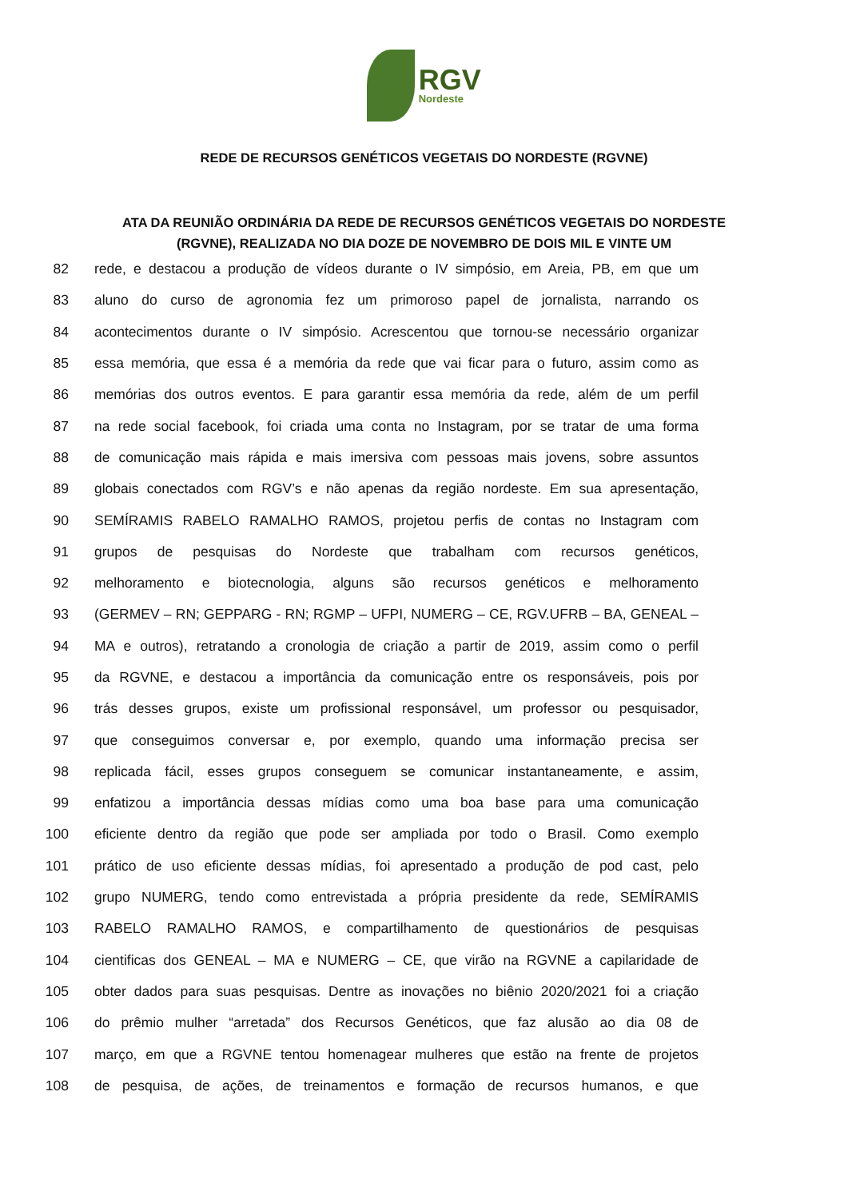RGV Nordeste
REDE DE RECURSOS GENÉTICOS VEGETAIS DO NORDESTE (RGVNE)
ATA DA REUNIÃO ORDINÁRIA DA REDE DE RECURSOS GENÉTICOS VEGETAIS DO NORDESTE (RGVNE), REALIZADA NO DIA DOZE DE NOVEMBRO DE DOIS MIL E VINTE UM
82 rede, e destacou a produção de vídeos durante o IV simpósio, em Areia, PB, em que um
83 aluno do curso de agronomia fez um primoroso papel de jornalista, narrando os
84 acontecimentos durante o IV simpósio. Acrescentou que tornou-se necessário organizar
85 essa memória, que essa é a memória da rede que vai ficar para o futuro, assim como as
86 memórias dos outros eventos. E para garantir essa memória da rede, além de um perfil
87 na rede social facebook, foi criada uma conta no Instagram, por se tratar de uma forma
88 de comunicação mais rápida e mais imersiva com pessoas mais jovens, sobre assuntos
89 globais conectados com RGV’s e não apenas da região nordeste. Em sua apresentação,
90 SEMÍRAMIS RABELO RAMALHO RAMOS, projetou perfis de contas no Instagram com
91 grupos de pesquisas do Nordeste que trabalham com recursos genéticos,
92 melhoramento e biotecnologia, alguns são recursos genéticos e melhoramento
93 (GERMEV – RN; GEPPARG - RN; RGMP – UFPI, NUMERG – CE, RGV.UFRB – BA, GENEAL –
94 MA e outros), retratando a cronologia de criação a partir de 2019, assim como o perfil
95 da RGVNE, e destacou a importância da comunicação entre os responsáveis, pois por
96 trás desses grupos, existe um profissional responsável, um professor ou pesquisador,
97 que conseguimos conversar e, por exemplo, quando uma informação precisa ser
98 replicada fácil, esses grupos conseguem se comunicar instantaneamente, e assim,
99 enfatizou a importância dessas mídias como uma boa base para uma comunicação
100 eficiente dentro da região que pode ser ampliada por todo o Brasil. Como exemplo
101 prático de uso eficiente dessas mídias, foi apresentado a produção de pod cast, pelo
102 grupo NUMERG, tendo como entrevistada a própria presidente da rede, SEMÍRAMIS
103 RABELO RAMALHO RAMOS, e compartilhamento de questionários de pesquisas
104 cientificas dos GENEAL – MA e NUMERG – CE, que virão na RGVNE a capilaridade de
105 obter dados para suas pesquisas. Dentre as inovações no biênio 2020/2021 foi a criação
106 do prêmio mulher “arretada” dos Recursos Genéticos, que faz alusão ao dia 08 de
107 março, em que a RGVNE tentou homenagear mulheres que estão na frente de projetos
108 de pesquisa, de ações, de treinamentos e formação de recursos humanos, e que